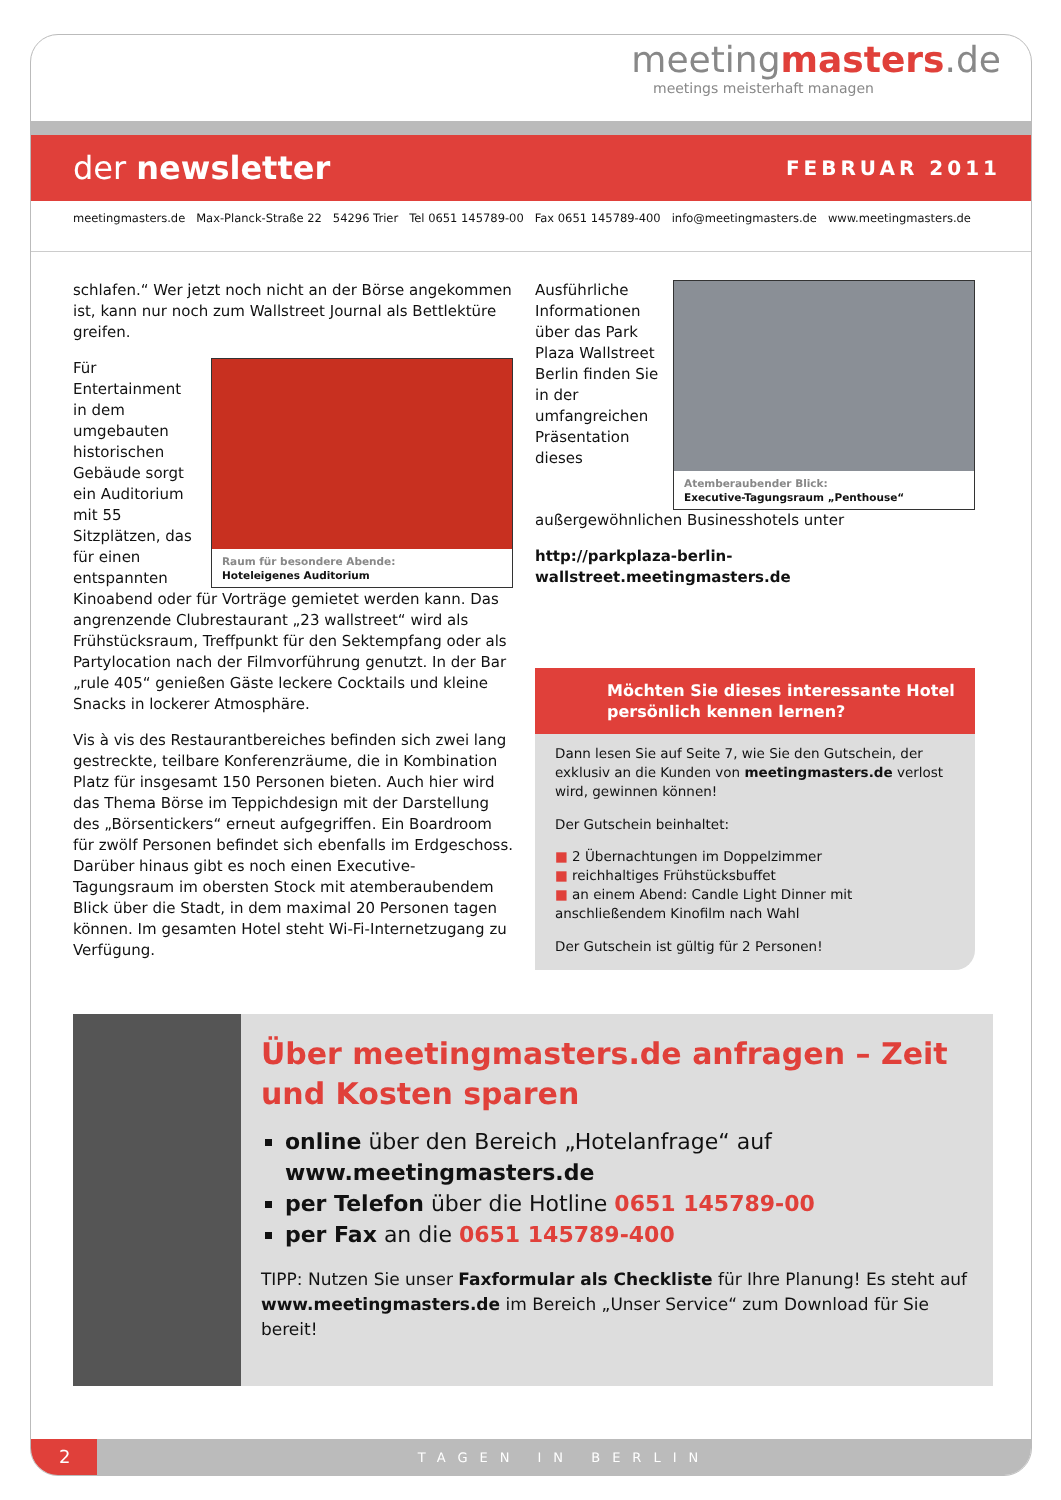meetingmasters.de
meetings meisterhaft managen
der newsletter
FEBRUAR 2011
meetingmasters.de Max-Planck-Straße 22 54296 Trier Tel 0651 145789-00 Fax 0651 145789-400 info@meetingmasters.de www.meetingmasters.de
schlafen.“ Wer jetzt noch nicht an der Börse angekommen ist, kann nur noch zum Wallstreet Journal als Bettlektüre greifen.
Raum für besondere Abende:
Hoteleigenes Auditorium
Für Entertainment in dem umgebauten historischen Gebäude sorgt ein Auditorium mit 55 Sitzplätzen, das für einen entspannten Kinoabend oder für Vorträge gemietet werden kann. Das angrenzende Clubrestaurant „23 wallstreet“ wird als Frühstücksraum, Treffpunkt für den Sektempfang oder als Partylocation nach der Filmvorführung genutzt. In der Bar „rule 405“ genießen Gäste leckere Cocktails und kleine Snacks in lockerer Atmosphäre.
Vis à vis des Restaurantbereiches befinden sich zwei lang gestreckte, teilbare Konferenzräume, die in Kombination Platz für insgesamt 150 Personen bieten. Auch hier wird das Thema Börse im Teppichdesign mit der Darstellung des „Börsentickers“ erneut aufgegriffen. Ein Boardroom für zwölf Personen befindet sich ebenfalls im Erdgeschoss. Darüber hinaus gibt es noch einen Executive-Tagungsraum im obersten Stock mit atemberaubendem Blick über die Stadt, in dem maximal 20 Personen tagen können. Im gesamten Hotel steht Wi-Fi-Internetzugang zu Verfügung.
Atemberaubender Blick:
Executive-Tagungsraum „Penthouse“
Ausführliche Informationen über das Park Plaza Wallstreet Berlin finden Sie in der umfangreichen Präsentation dieses außergewöhnlichen Businesshotels unter
http://parkplaza-berlin-wallstreet.meetingmasters.de
Möchten Sie dieses interessante Hotel persönlich kennen lernen?
Dann lesen Sie auf Seite 7, wie Sie den Gutschein, der exklusiv an die Kunden von meetingmasters.de verlost wird, gewinnen können!
Der Gutschein beinhaltet:
■ 2 Übernachtungen im Doppelzimmer
■ reichhaltiges Frühstücksbuffet
■ an einem Abend: Candle Light Dinner mit anschließendem Kinofilm nach Wahl
Der Gutschein ist gültig für 2 Personen!
Über meetingmasters.de anfragen – Zeit und Kosten sparen
online über den Bereich „Hotelanfrage“ auf www.meetingmasters.de
per Telefon über die Hotline 0651 145789-00
per Fax an die 0651 145789-400
TIPP: Nutzen Sie unser Faxformular als Checkliste für Ihre Planung! Es steht auf www.meetingmasters.de im Bereich „Unser Service“ zum Download für Sie bereit!
2
TAGEN IN BERLIN